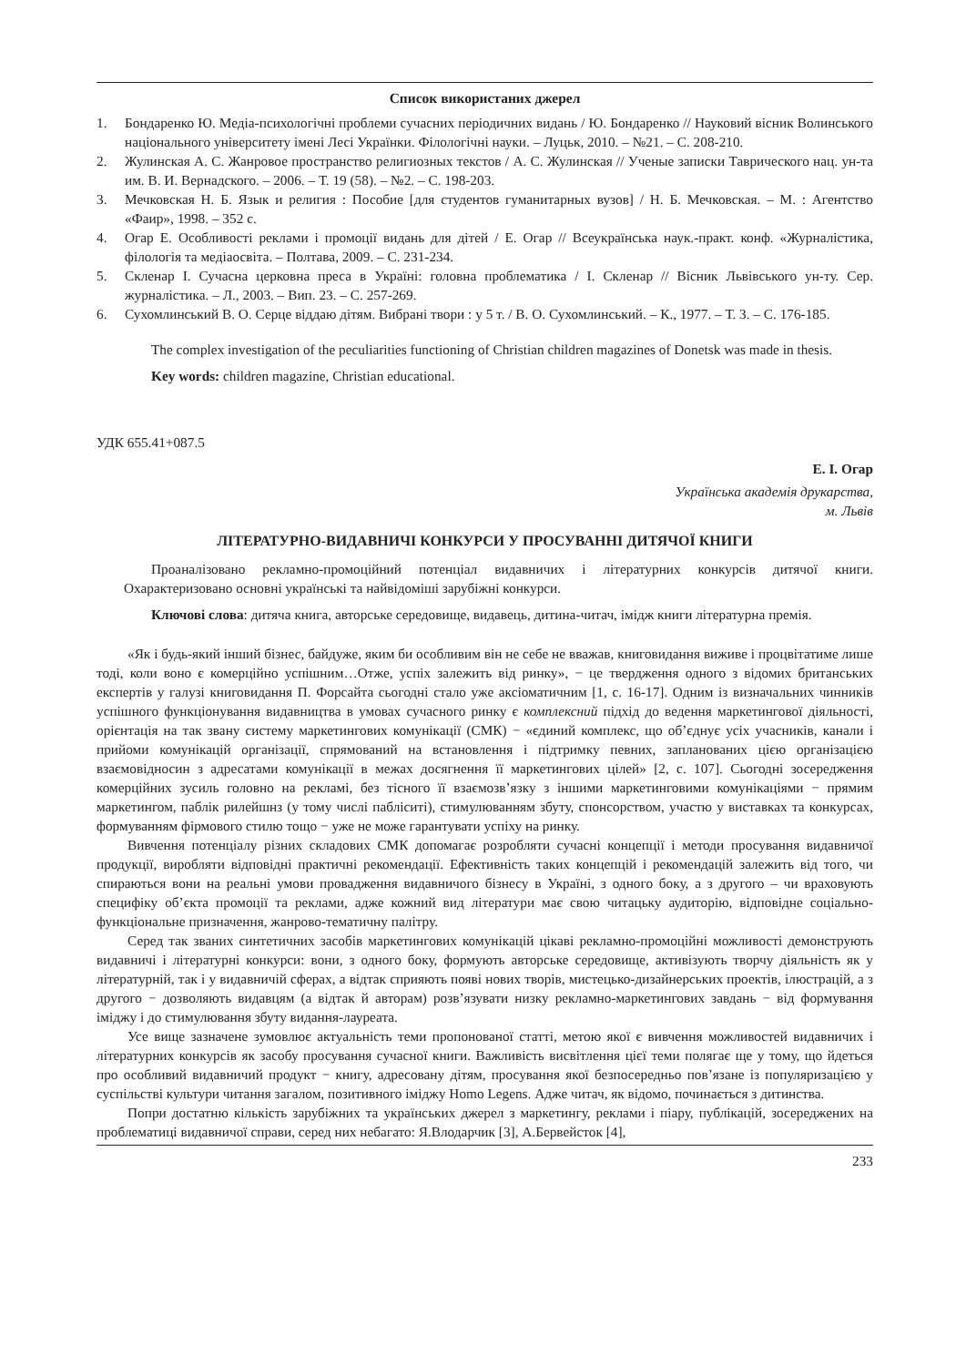Список використаних джерел
1. Бондаренко Ю. Медіа-психологічні проблеми сучасних періодичних видань / Ю. Бондаренко // Науковий вісник Волинського національного університету імені Лесі Українки. Філологічні науки. – Луцьк, 2010. – №21. – С. 208-210.
2. Жулинская А. С. Жанровое пространство религиозных текстов / А. С. Жулинская // Ученые записки Таврического нац. ун-та им. В. И. Вернадского. – 2006. – Т. 19 (58). – №2. – С. 198-203.
3. Мечковская Н. Б. Язык и религия : Пособие [для студентов гуманитарных вузов] / Н. Б. Мечковская. – М. : Агентство «Фаир», 1998. – 352 с.
4. Огар Е. Особливості реклами і промоції видань для дітей / Е. Огар // Всеукраїнська наук.-практ. конф. «Журналістика, філологія та медіаосвіта. – Полтава, 2009. – С. 231-234.
5. Скленар І. Сучасна церковна преса в Україні: головна проблематика / І. Скленар // Вісник Львівського ун-ту. Сер. журналістика. – Л., 2003. – Вип. 23. – С. 257-269.
6. Сухомлинський В. О. Серце віддаю дітям. Вибрані твори : у 5 т. / В. О. Сухомлинський. – К., 1977. – Т. 3. – С. 176-185.
The complex investigation of the peculiarities functioning of Christian children magazines of Donetsk was made in thesis.
Key words: children magazine, Christian educational.
УДК 655.41+087.5
Е. І. Огар
Українська академія друкарства,
м. Львів
ЛІТЕРАТУРНО-ВИДАВНИЧІ КОНКУРСИ У ПРОСУВАННІ ДИТЯЧОЇ КНИГИ
Проаналізовано рекламно-промоційний потенціал видавничих і літературних конкурсів дитячої книги. Охарактеризовано основні українські та найвідоміші зарубіжні конкурси.
Ключові слова: дитяча книга, авторське середовище, видавець, дитина-читач, імідж книги літературна премія.
«Як і будь-який інший бізнес, байдуже, яким би особливим він не себе не вважав, книговидання виживе і процвітатиме лише тоді, коли воно є комерційно успішним…Отже, успіх залежить від ринку», − це твердження одного з відомих британських експертів у галузі книговидання П. Форсайта сьогодні стало уже аксіоматичним [1, с. 16-17]. Одним із визначальних чинників успішного функціонування видавництва в умовах сучасного ринку є комплексний підхід до ведення маркетингової діяльності, орієнтація на так звану систему маркетингових комунікації (СМК) − «єдиний комплекс, що об’єднує усіх учасників, канали і прийоми комунікацій організації, спрямований на встановлення і підтримку певних, запланованих цією організацією взаємовідносин з адресатами комунікації в межах досягнення її маркетингових цілей» [2, с. 107]. Сьогодні зосередження комерційних зусиль головно на рекламі, без тісного її взаємозв’язку з іншими маркетинговими комунікаціями − прямим маркетингом, паблік рилейшнз (у тому числі пабліситі), стимулюванням збуту, спонсорством, участю у виставках та конкурсах, формуванням фірмового стилю тощо − уже не може гарантувати успіху на ринку.
Вивчення потенціалу різних складових СМК допомагає розробляти сучасні концепції і методи просування видавничої продукції, виробляти відповідні практичні рекомендації. Ефективність таких концепцій і рекомендацій залежить від того, чи спираються вони на реальні умови провадження видавничого бізнесу в Україні, з одного боку, а з другого – чи враховують специфіку об’єкта промоції та реклами, адже кожний вид літератури має свою читацьку аудиторію, відповідне соціально-функціональне призначення, жанрово-тематичну палітру.
Серед так званих синтетичних засобів маркетингових комунікацій цікаві рекламно-промоційні можливості демонструють видавничі і літературні конкурси: вони, з одного боку, формують авторське середовище, активізують творчу діяльність як у літературній, так і у видавничій сферах, а відтак сприяють появі нових творів, мистецько-дизайнерських проектів, ілюстрацій, а з другого − дозволяють видавцям (а відтак й авторам) розв’язувати низку рекламно-маркетингових завдань − від формування іміджу і до стимулювання збуту видання-лауреата.
Усе вище зазначене зумовлює актуальність теми пропонованої статті, метою якої є вивчення можливостей видавничих і літературних конкурсів як засобу просування сучасної книги. Важливість висвітлення цієї теми полягає ще у тому, що йдеться про особливий видавничий продукт − книгу, адресовану дітям, просування якої безпосередньо пов’язане із популяризацією у суспільстві культури читання загалом, позитивного іміджу Homo Legens. Адже читач, як відомо, починається з дитинства.
Попри достатню кількість зарубіжних та українських джерел з маркетингу, реклами і піару, публікацій, зосереджених на проблематиці видавничої справи, серед них небагато: Я.Влодарчик [3], А.Бервейсток [4],
233